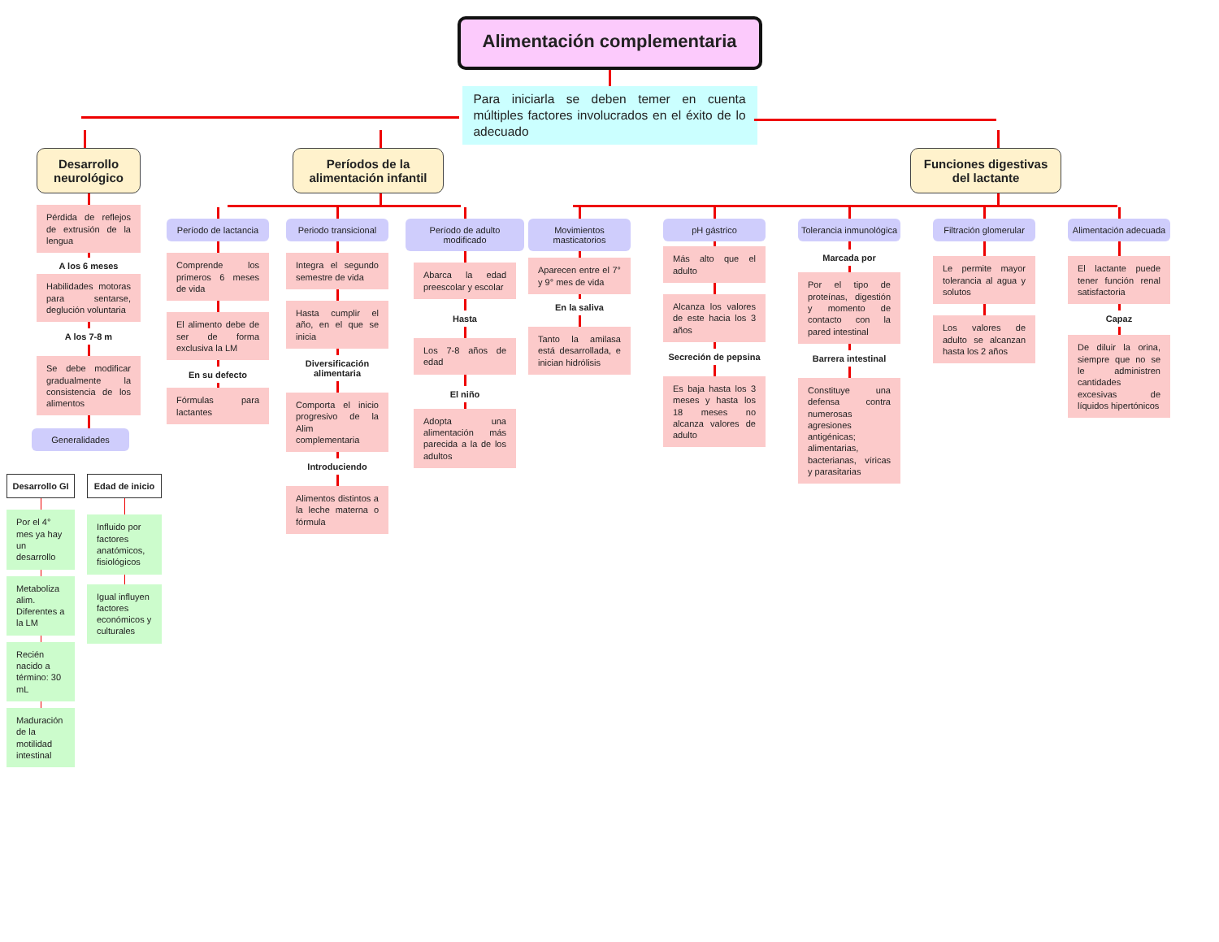Alimentación complementaria
Para iniciarla se deben temer en cuenta múltiples factores involucrados en el éxito de lo adecuado
Desarrollo neurológico
Pérdida de reflejos de extrusión de la lengua
A los 6 meses
Habilidades motoras para sentarse, deglución voluntaria
A los 7-8 m
Se debe modificar gradualmente la consistencia de los alimentos
Generalidades
Desarrollo GI
Por el 4° mes ya hay un desarrollo
Metaboliza alim. Diferentes a la LM
Recién nacido a término: 30 mL
Maduración de la motilidad intestinal
Edad de inicio
Influido por factores anatómicos, fisiológicos
Igual influyen factores económicos y culturales
Períodos de la alimentación infantil
Período de lactancia
Comprende los primeros 6 meses de vida
El alimento debe de ser de forma exclusiva la LM
En su defecto
Fórmulas para lactantes
Periodo transicional
Integra el segundo semestre de vida
Hasta cumplir el año, en el que se inicia
Diversificación alimentaria
Comporta el inicio progresivo de la Alim complementaria
Introduciendo
Alimentos distintos a la leche materna o fórmula
Período de adulto modificado
Abarca la edad preescolar y escolar
Hasta
Los 7-8 años de edad
El niño
Adopta una alimentación más parecida a la de los adultos
Funciones digestivas del lactante
Movimientos masticatorios
Aparecen entre el 7° y 9° mes de vida
En la saliva
Tanto la amilasa está desarrollada, e inician hidrólisis
pH gástrico
Más alto que el adulto
Alcanza los valores de este hacia los 3 años
Secreción de pepsina
Es baja hasta los 3 meses y hasta los 18 meses no alcanza valores de adulto
Tolerancia inmunológica
Marcada por
Por el tipo de proteínas, digestión y momento de contacto con la pared intestinal
Barrera intestinal
Constituye una defensa contra numerosas agresiones antigénicas; alimentarias, bacterianas, víricas y parasitarias
Filtración glomerular
Le permite mayor tolerancia al agua y solutos
Los valores de adulto se alcanzan hasta los 2 años
Alimentación adecuada
El lactante puede tener función renal satisfactoria
Capaz
De diluir la orina, siempre que no se le administren cantidades excesivas de líquidos hipertónicos